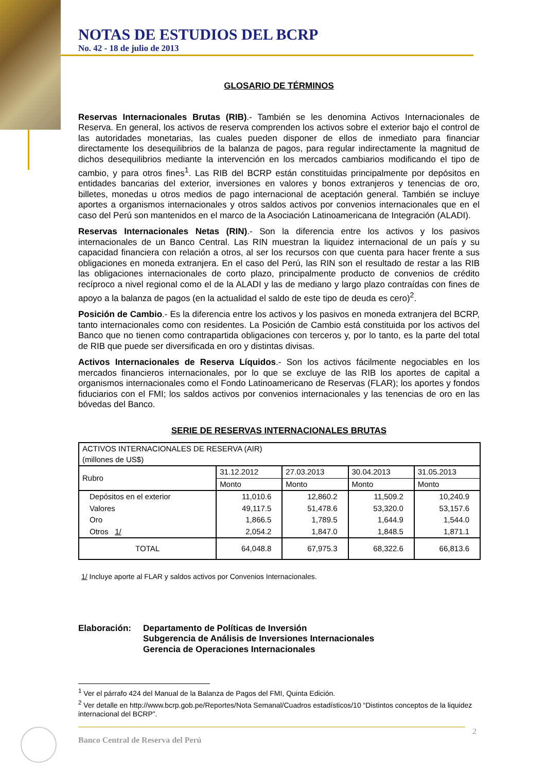NOTAS DE ESTUDIOS DEL BCRP
No. 42 - 18 de julio de 2013
GLOSARIO DE TÉRMINOS
Reservas Internacionales Brutas (RIB).- También se les denomina Activos Internacionales de Reserva. En general, los activos de reserva comprenden los activos sobre el exterior bajo el control de las autoridades monetarias, las cuales pueden disponer de ellos de inmediato para financiar directamente los desequilibrios de la balanza de pagos, para regular indirectamente la magnitud de dichos desequilibrios mediante la intervención en los mercados cambiarios modificando el tipo de cambio, y para otros fines<sup>1</sup>. Las RIB del BCRP están constituidas principalmente por depósitos en entidades bancarias del exterior, inversiones en valores y bonos extranjeros y tenencias de oro, billetes, monedas u otros medios de pago internacional de aceptación general. También se incluye aportes a organismos internacionales y otros saldos activos por convenios internacionales que en el caso del Perú son mantenidos en el marco de la Asociación Latinoamericana de Integración (ALADI).
Reservas Internacionales Netas (RIN).- Son la diferencia entre los activos y los pasivos internacionales de un Banco Central. Las RIN muestran la liquidez internacional de un país y su capacidad financiera con relación a otros, al ser los recursos con que cuenta para hacer frente a sus obligaciones en moneda extranjera. En el caso del Perú, las RIN son el resultado de restar a las RIB las obligaciones internacionales de corto plazo, principalmente producto de convenios de crédito recíproco a nivel regional como el de la ALADI y las de mediano y largo plazo contraídas con fines de apoyo a la balanza de pagos (en la actualidad el saldo de este tipo de deuda es cero)<sup>2</sup>.
Posición de Cambio.- Es la diferencia entre los activos y los pasivos en moneda extranjera del BCRP, tanto internacionales como con residentes. La Posición de Cambio está constituida por los activos del Banco que no tienen como contrapartida obligaciones con terceros y, por lo tanto, es la parte del total de RIB que puede ser diversificada en oro y distintas divisas.
Activos Internacionales de Reserva Líquidos.- Son los activos fácilmente negociables en los mercados financieros internacionales, por lo que se excluye de las RIB los aportes de capital a organismos internacionales como el Fondo Latinoamericano de Reservas (FLAR); los aportes y fondos fiduciarios con el FMI; los saldos activos por convenios internacionales y las tenencias de oro en las bóvedas del Banco.
SERIE DE RESERVAS INTERNACIONALES BRUTAS
| ACTIVOS INTERNACIONALES DE RESERVA (AIR) (millones de US$) | | | | |
| --- | --- | --- | --- | --- |
| Rubro | 31.12.2012 | 27.03.2013 | 30.04.2013 | 31.05.2013 |
| | Monto | Monto | Monto | Monto |
| Depósitos en el exterior | 11,010.6 | 12,860.2 | 11,509.2 | 10,240.9 |
| Valores | 49,117.5 | 51,478.6 | 53,320.0 | 53,157.6 |
| Oro | 1,866.5 | 1,789.5 | 1,644.9 | 1,544.0 |
| Otros 1/ | 2,054.2 | 1,847.0 | 1,848.5 | 1,871.1 |
| TOTAL | 64,048.8 | 67,975.3 | 68,322.6 | 66,813.6 |
1/ Incluye aporte al FLAR y saldos activos por Convenios Internacionales.
Elaboración: Departamento de Políticas de Inversión
Subgerencia de Análisis de Inversiones Internacionales
Gerencia de Operaciones Internacionales
<sup>1</sup> Ver el párrafo 424 del Manual de la Balanza de Pagos del FMI, Quinta Edición.
<sup>2</sup> Ver detalle en http://www.bcrp.gob.pe/Reportes/Nota Semanal/Cuadros estadísticos/10 “Distintos conceptos de la liquidez internacional del BCRP”.
Banco Central de Reserva del Perú 2